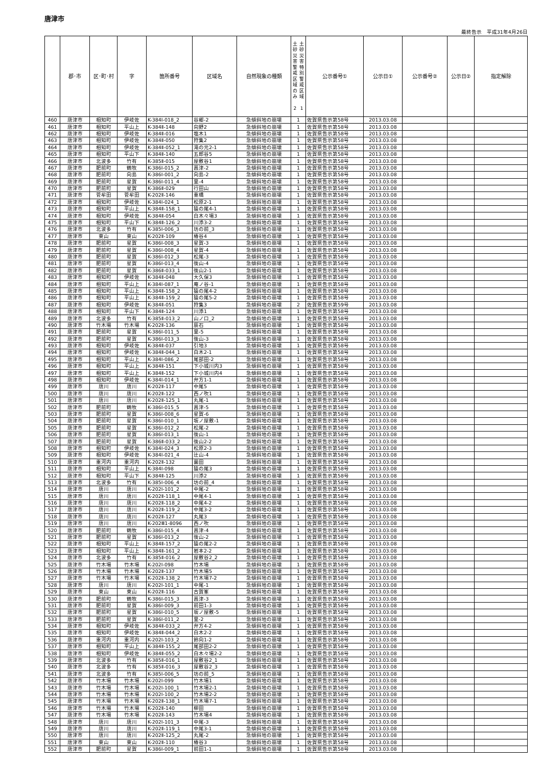唐津市
最終告示　平成31年4月26日
| | 郡･市 | 区･町･村 | 字 | 箇所番号 | 区域名 | 自然現象の種類 | 土砂災害警戒区域のみ 2 土砂災害特別警戒区域 1 | 公示番号① | 公示日① | 公示番号② | 公示日② | 指定解除 |
| --- | --- | --- | --- | --- | --- | --- | --- | --- | --- | --- | --- | --- |
| 460 | 唐津市 | 相知町 | 伊岐佐 | K-384Ⅰ-018_2 | 谷郷-2 | 急傾斜地の崩壊 | 1 | 佐賀県告示第58号 | 2013.03.08 | | | |
| 461 | 唐津市 | 相知町 | 平山上 | K-384Ⅱ-148 | 向野2 | 急傾斜地の崩壊 | 1 | 佐賀県告示第58号 | 2013.03.08 | | | |
| 462 | 唐津市 | 相知町 | 伊岐佐 | K-384Ⅱ-016 | 塩木1 | 急傾斜地の崩壊 | 1 | 佐賀県告示第58号 | 2013.03.08 | | | |
| 463 | 唐津市 | 相知町 | 伊岐佐 | K-384Ⅱ-050 | 狩集2 | 急傾斜地の崩壊 | 1 | 佐賀県告示第58号 | 2013.03.08 | | | |
| 464 | 唐津市 | 相知町 | 伊岐佐 | K-384Ⅱ-052_1 | 滝の元2-1 | 急傾斜地の崩壊 | 1 | 佐賀県告示第58号 | 2013.03.08 | | | |
| 465 | 唐津市 | 相知町 | 平山下 | K-384Ⅱ-140 | 五郎谷5 | 急傾斜地の崩壊 | 1 | 佐賀県告示第58号 | 2013.03.08 | | | |
| 466 | 唐津市 | 北波多 | 竹有 | K-385Ⅱ-015 | 屋敷谷1 | 急傾斜地の崩壊 | 1 | 佐賀県告示第58号 | 2013.03.08 | | | |
| 467 | 唐津市 | 肥前町 | 鶴牧 | K-386Ⅰ-015_2 | 菖津-2 | 急傾斜地の崩壊 | 1 | 佐賀県告示第58号 | 2013.03.08 | | | |
| 468 | 唐津市 | 肥前町 | 向島 | K-386Ⅰ-001_2 | 向島-2 | 急傾斜地の崩壊 | 1 | 佐賀県告示第58号 | 2013.03.08 | | | |
| 469 | 唐津市 | 肥前町 | 星賀 | K-386Ⅰ-011_4 | 里-4 | 急傾斜地の崩壊 | 1 | 佐賀県告示第58号 | 2013.03.08 | | | |
| 470 | 唐津市 | 肥前町 | 星賀 | K-386Ⅱ-029 | 行田山 | 急傾斜地の崩壊 | 1 | 佐賀県告示第58号 | 2013.03.08 | | | |
| 471 | 唐津市 | 菅牟田 | 菅牟田 | K-202Ⅱ-146 | 重橋 | 急傾斜地の崩壊 | 1 | 佐賀県告示第58号 | 2013.03.08 | | | |
| 472 | 唐津市 | 相知町 | 伊岐佐 | K-384Ⅰ-024_1 | 松原2-1 | 急傾斜地の崩壊 | 1 | 佐賀県告示第58号 | 2013.03.08 | | | |
| 473 | 唐津市 | 相知町 | 平山上 | K-384Ⅱ-158_1 | 猿の尾4-1 | 急傾斜地の崩壊 | 1 | 佐賀県告示第58号 | 2013.03.08 | | | |
| 474 | 唐津市 | 相知町 | 伊岐佐 | K-384Ⅱ-054 | 白木々場3 | 急傾斜地の崩壊 | 1 | 佐賀県告示第58号 | 2013.03.08 | | | |
| 475 | 唐津市 | 相知町 | 平山下 | K-384Ⅱ-126_2 | 川添3-2 | 急傾斜地の崩壊 | 1 | 佐賀県告示第58号 | 2013.03.08 | | | |
| 476 | 唐津市 | 北波多 | 竹有 | K-385Ⅰ-006_3 | 坊の前_3 | 急傾斜地の崩壊 | 1 | 佐賀県告示第58号 | 2013.03.08 | | | |
| 477 | 唐津市 | 東山 | 東山 | K-202Ⅱ-109 | 椿谷4 | 急傾斜地の崩壊 | 1 | 佐賀県告示第58号 | 2013.03.08 | | | |
| 478 | 唐津市 | 肥前町 | 星賀 | K-386Ⅰ-008_3 | 星賀-3 | 急傾斜地の崩壊 | 1 | 佐賀県告示第58号 | 2013.03.08 | | | |
| 479 | 唐津市 | 肥前町 | 星賀 | K-386Ⅰ-008_4 | 星賀-4 | 急傾斜地の崩壊 | 1 | 佐賀県告示第58号 | 2013.03.08 | | | |
| 480 | 唐津市 | 肥前町 | 星賀 | K-386Ⅰ-012_3 | 松尾-3 | 急傾斜地の崩壊 | 1 | 佐賀県告示第58号 | 2013.03.08 | | | |
| 481 | 唐津市 | 肥前町 | 星賀 | K-386Ⅰ-013_4 | 後山-4 | 急傾斜地の崩壊 | 1 | 佐賀県告示第58号 | 2013.03.08 | | | |
| 482 | 唐津市 | 肥前町 | 星賀 | K-386Ⅱ-033_1 | 後山2-1 | 急傾斜地の崩壊 | 1 | 佐賀県告示第58号 | 2013.03.08 | | | |
| 483 | 唐津市 | 相知町 | 伊岐佐 | K-384Ⅱ-048 | 大久保3 | 急傾斜地の崩壊 | 1 | 佐賀県告示第58号 | 2013.03.08 | | | |
| 484 | 唐津市 | 相知町 | 平山上 | K-384Ⅰ-087_1 | 庵ノ谷-1 | 急傾斜地の崩壊 | 1 | 佐賀県告示第58号 | 2013.03.08 | | | |
| 485 | 唐津市 | 相知町 | 平山上 | K-384Ⅱ-158_2 | 猿の尾4-2 | 急傾斜地の崩壊 | 1 | 佐賀県告示第58号 | 2013.03.08 | | | |
| 486 | 唐津市 | 相知町 | 平山上 | K-384Ⅱ-159_2 | 猿の尾5-2 | 急傾斜地の崩壊 | 1 | 佐賀県告示第58号 | 2013.03.08 | | | |
| 487 | 唐津市 | 相知町 | 伊岐佐 | K-384Ⅱ-051 | 狩集3 | 急傾斜地の崩壊 | 2 | 佐賀県告示第59号 | 2013.03.08 | | | |
| 488 | 唐津市 | 相知町 | 平山下 | K-384Ⅱ-124 | 川添1 | 急傾斜地の崩壊 | 1 | 佐賀県告示第58号 | 2013.03.08 | | | |
| 489 | 唐津市 | 北波多 | 竹有 | K-385Ⅱ-013_2 | 山ノ口_2 | 急傾斜地の崩壊 | 1 | 佐賀県告示第58号 | 2013.03.08 | | | |
| 490 | 唐津市 | 竹木場 | 竹木場 | K-202Ⅱ-136 | 辰石 | 急傾斜地の崩壊 | 1 | 佐賀県告示第58号 | 2013.03.08 | | | |
| 491 | 唐津市 | 肥前町 | 星賀 | K-386Ⅰ-011_5 | 里-5 | 急傾斜地の崩壊 | 1 | 佐賀県告示第58号 | 2013.03.08 | | | |
| 492 | 唐津市 | 肥前町 | 星賀 | K-386Ⅰ-013_3 | 後山-3 | 急傾斜地の崩壊 | 1 | 佐賀県告示第58号 | 2013.03.08 | | | |
| 493 | 唐津市 | 相知町 | 伊岐佐 | K-384Ⅱ-037 | 引地3 | 急傾斜地の崩壊 | 1 | 佐賀県告示第58号 | 2013.03.08 | | | |
| 494 | 唐津市 | 相知町 | 伊岐佐 | K-384Ⅱ-044_1 | 白木2-1 | 急傾斜地の崩壊 | 1 | 佐賀県告示第58号 | 2013.03.08 | | | |
| 495 | 唐津市 | 相知町 | 平山上 | K-384Ⅰ-086_2 | 尾部田-2 | 急傾斜地の崩壊 | 1 | 佐賀県告示第58号 | 2013.03.08 | | | |
| 496 | 唐津市 | 相知町 | 平山上 | K-384Ⅱ-151 | 下小城川内3 | 急傾斜地の崩壊 | 1 | 佐賀県告示第58号 | 2013.03.08 | | | |
| 497 | 唐津市 | 相知町 | 平山上 | K-384Ⅱ-152 | 下小城川内4 | 急傾斜地の崩壊 | 1 | 佐賀県告示第58号 | 2013.03.08 | | | |
| 498 | 唐津市 | 相知町 | 伊岐佐 | K-384Ⅰ-014_1 | 弁方1-1 | 急傾斜地の崩壊 | 1 | 佐賀県告示第58号 | 2013.03.08 | | | |
| 499 | 唐津市 | 唐川 | 唐川 | K-202Ⅱ-117 | 中尾5 | 急傾斜地の崩壊 | 1 | 佐賀県告示第58号 | 2013.03.08 | | | |
| 500 | 唐津市 | 唐川 | 唐川 | K-202Ⅱ-122 | 西ノ吹1 | 急傾斜地の崩壊 | 1 | 佐賀県告示第58号 | 2013.03.08 | | | |
| 501 | 唐津市 | 唐川 | 唐川 | K-202Ⅱ-125_1 | 丸尾-1 | 急傾斜地の崩壊 | 1 | 佐賀県告示第58号 | 2013.03.08 | | | |
| 502 | 唐津市 | 肥前町 | 鶴牧 | K-386Ⅰ-015_5 | 菖津-5 | 急傾斜地の崩壊 | 1 | 佐賀県告示第58号 | 2013.03.08 | | | |
| 503 | 唐津市 | 肥前町 | 星賀 | K-386Ⅰ-008_6 | 星賀-6 | 急傾斜地の崩壊 | 1 | 佐賀県告示第58号 | 2013.03.08 | | | |
| 504 | 唐津市 | 肥前町 | 星賀 | K-386Ⅰ-010_1 | 坂ノ屋敷-1 | 急傾斜地の崩壊 | 1 | 佐賀県告示第58号 | 2013.03.08 | | | |
| 505 | 唐津市 | 肥前町 | 星賀 | K-386Ⅰ-012_2 | 松尾-2 | 急傾斜地の崩壊 | 1 | 佐賀県告示第58号 | 2013.03.08 | | | |
| 506 | 唐津市 | 肥前町 | 星賀 | K-386Ⅰ-013_1 | 後山-1 | 急傾斜地の崩壊 | 1 | 佐賀県告示第58号 | 2013.03.08 | | | |
| 507 | 唐津市 | 肥前町 | 星賀 | K-386Ⅱ-033_2 | 後山2-2 | 急傾斜地の崩壊 | 1 | 佐賀県告示第58号 | 2013.03.08 | | | |
| 508 | 唐津市 | 相知町 | 伊岐佐 | K-384Ⅰ-024_3 | 松原2-3 | 急傾斜地の崩壊 | 1 | 佐賀県告示第58号 | 2013.03.08 | | | |
| 509 | 唐津市 | 相知町 | 伊岐佐 | K-384Ⅰ-021_4 | 辻山-4 | 急傾斜地の崩壊 | 1 | 佐賀県告示第58号 | 2013.03.08 | | | |
| 510 | 唐津市 | 重河内 | 重河内 | K-202Ⅱ-132 | 薗田 | 急傾斜地の崩壊 | 1 | 佐賀県告示第58号 | 2013.03.08 | | | |
| 511 | 唐津市 | 相知町 | 平山上 | K-384Ⅰ-098 | 猿の尾3 | 急傾斜地の崩壊 | 1 | 佐賀県告示第58号 | 2013.03.08 | | | |
| 512 | 唐津市 | 相知町 | 平山下 | K-384Ⅱ-125 | 川添2 | 急傾斜地の崩壊 | 1 | 佐賀県告示第58号 | 2013.03.08 | | | |
| 513 | 唐津市 | 北波多 | 竹有 | K-385Ⅰ-006_4 | 坊の前_4 | 急傾斜地の崩壊 | 1 | 佐賀県告示第58号 | 2013.03.08 | | | |
| 514 | 唐津市 | 唐川 | 唐川 | K-202Ⅰ-101_2 | 中尾-2 | 急傾斜地の崩壊 | 1 | 佐賀県告示第58号 | 2013.03.08 | | | |
| 515 | 唐津市 | 唐川 | 唐川 | K-202Ⅱ-118_1 | 中尾4-1 | 急傾斜地の崩壊 | 1 | 佐賀県告示第58号 | 2013.03.08 | | | |
| 516 | 唐津市 | 唐川 | 唐川 | K-202Ⅱ-118_2 | 中尾4-2 | 急傾斜地の崩壊 | 1 | 佐賀県告示第58号 | 2013.03.08 | | | |
| 517 | 唐津市 | 唐川 | 唐川 | K-202Ⅱ-119_2 | 中尾3-2 | 急傾斜地の崩壊 | 1 | 佐賀県告示第58号 | 2013.03.08 | | | |
| 518 | 唐津市 | 唐川 | 唐川 | K-202Ⅱ-127 | 丸尾3 | 急傾斜地の崩壊 | 1 | 佐賀県告示第58号 | 2013.03.08 | | | |
| 519 | 唐津市 | 唐川 | 唐川 | K-202Ⅲ1-8096 | 西ノ吹 | 急傾斜地の崩壊 | 1 | 佐賀県告示第58号 | 2013.03.08 | | | |
| 520 | 唐津市 | 肥前町 | 鶴牧 | K-386Ⅰ-015_4 | 菖津-4 | 急傾斜地の崩壊 | 1 | 佐賀県告示第58号 | 2013.03.08 | | | |
| 521 | 唐津市 | 肥前町 | 星賀 | K-386Ⅰ-013_2 | 後山-2 | 急傾斜地の崩壊 | 1 | 佐賀県告示第58号 | 2013.03.08 | | | |
| 522 | 唐津市 | 相知町 | 平山上 | K-384Ⅱ-157_2 | 猿の尾2-2 | 急傾斜地の崩壊 | 1 | 佐賀県告示第58号 | 2013.03.08 | | | |
| 523 | 唐津市 | 相知町 | 平山上 | K-384Ⅱ-161_2 | 岩本2-2 | 急傾斜地の崩壊 | 1 | 佐賀県告示第58号 | 2013.03.08 | | | |
| 524 | 唐津市 | 北波多 | 竹有 | K-385Ⅱ-016_2 | 屋敷谷2_2 | 急傾斜地の崩壊 | 1 | 佐賀県告示第58号 | 2013.03.08 | | | |
| 525 | 唐津市 | 竹木場 | 竹木場 | K-202Ⅰ-098 | 竹木場 | 急傾斜地の崩壊 | 1 | 佐賀県告示第58号 | 2013.03.08 | | | |
| 526 | 唐津市 | 竹木場 | 竹木場 | K-202Ⅱ-137 | 竹木場5 | 急傾斜地の崩壊 | 1 | 佐賀県告示第58号 | 2013.03.08 | | | |
| 527 | 唐津市 | 竹木場 | 竹木場 | K-202Ⅱ-138_2 | 竹木場7-2 | 急傾斜地の崩壊 | 1 | 佐賀県告示第58号 | 2013.03.08 | | | |
| 528 | 唐津市 | 唐川 | 唐川 | K-202Ⅰ-101_1 | 中尾-1 | 急傾斜地の崩壊 | 1 | 佐賀県告示第58号 | 2013.03.08 | | | |
| 529 | 唐津市 | 東山 | 東山 | K-202Ⅱ-116 | 古賀峯 | 急傾斜地の崩壊 | 1 | 佐賀県告示第58号 | 2013.03.08 | | | |
| 530 | 唐津市 | 肥前町 | 鶴牧 | K-386Ⅰ-015_3 | 菖津-3 | 急傾斜地の崩壊 | 1 | 佐賀県告示第58号 | 2013.03.08 | | | |
| 531 | 唐津市 | 肥前町 | 星賀 | K-386Ⅰ-009_3 | 前田1-3 | 急傾斜地の崩壊 | 1 | 佐賀県告示第58号 | 2013.03.08 | | | |
| 532 | 唐津市 | 肥前町 | 星賀 | K-386Ⅰ-010_5 | 坂ノ屋敷-5 | 急傾斜地の崩壊 | 1 | 佐賀県告示第58号 | 2013.03.08 | | | |
| 533 | 唐津市 | 肥前町 | 星賀 | K-386Ⅰ-011_2 | 里-2 | 急傾斜地の崩壊 | 1 | 佐賀県告示第58号 | 2013.03.08 | | | |
| 534 | 唐津市 | 相知町 | 伊岐佐 | K-384Ⅱ-033_2 | 弁方4-2 | 急傾斜地の崩壊 | 1 | 佐賀県告示第58号 | 2013.03.08 | | | |
| 535 | 唐津市 | 相知町 | 伊岐佐 | K-384Ⅱ-044_2 | 白木2-2 | 急傾斜地の崩壊 | 1 | 佐賀県告示第58号 | 2013.03.08 | | | |
| 536 | 唐津市 | 重河内 | 重河内 | K-202Ⅰ-103_2 | 鈴向1-2 | 急傾斜地の崩壊 | 1 | 佐賀県告示第58号 | 2013.03.08 | | | |
| 537 | 唐津市 | 相知町 | 平山上 | K-384Ⅱ-155_2 | 尾部田2-2 | 急傾斜地の崩壊 | 1 | 佐賀県告示第58号 | 2013.03.08 | | | |
| 538 | 唐津市 | 相知町 | 伊岐佐 | K-384Ⅱ-055_2 | 白木々場2-2 | 急傾斜地の崩壊 | 1 | 佐賀県告示第58号 | 2013.03.08 | | | |
| 539 | 唐津市 | 北波多 | 竹有 | K-385Ⅱ-016_1 | 屋敷谷2_1 | 急傾斜地の崩壊 | 1 | 佐賀県告示第58号 | 2013.03.08 | | | |
| 540 | 唐津市 | 北波多 | 竹有 | K-385Ⅱ-016_3 | 屋敷谷2_3 | 急傾斜地の崩壊 | 1 | 佐賀県告示第58号 | 2013.03.08 | | | |
| 541 | 唐津市 | 北波多 | 竹有 | K-385Ⅰ-006_5 | 坊の前_5 | 急傾斜地の崩壊 | 1 | 佐賀県告示第58号 | 2013.03.08 | | | |
| 542 | 唐津市 | 竹木場 | 竹木場 | K-202Ⅰ-099 | 竹木場1 | 急傾斜地の崩壊 | 1 | 佐賀県告示第58号 | 2013.03.08 | | | |
| 543 | 唐津市 | 竹木場 | 竹木場 | K-202Ⅰ-100_1 | 竹木場2-1 | 急傾斜地の崩壊 | 1 | 佐賀県告示第58号 | 2013.03.08 | | | |
| 544 | 唐津市 | 竹木場 | 竹木場 | K-202Ⅰ-100_2 | 竹木場2-2 | 急傾斜地の崩壊 | 1 | 佐賀県告示第58号 | 2013.03.08 | | | |
| 545 | 唐津市 | 竹木場 | 竹木場 | K-202Ⅱ-138_1 | 竹木場7-1 | 急傾斜地の崩壊 | 1 | 佐賀県告示第58号 | 2013.03.08 | | | |
| 546 | 唐津市 | 竹木場 | 竹木場 | K-202Ⅱ-140 | 柳田 | 急傾斜地の崩壊 | 1 | 佐賀県告示第58号 | 2013.03.08 | | | |
| 547 | 唐津市 | 竹木場 | 竹木場 | K-202Ⅱ-143 | 竹木場4 | 急傾斜地の崩壊 | 1 | 佐賀県告示第58号 | 2013.03.08 | | | |
| 548 | 唐津市 | 唐川 | 唐川 | K-202Ⅰ-101_3 | 中尾-3 | 急傾斜地の崩壊 | 1 | 佐賀県告示第58号 | 2013.03.08 | | | |
| 549 | 唐津市 | 唐川 | 唐川 | K-202Ⅱ-119_1 | 中尾3-1 | 急傾斜地の崩壊 | 1 | 佐賀県告示第58号 | 2013.03.08 | | | |
| 550 | 唐津市 | 唐川 | 唐川 | K-202Ⅱ-125_2 | 丸尾-2 | 急傾斜地の崩壊 | 1 | 佐賀県告示第58号 | 2013.03.08 | | | |
| 551 | 唐津市 | 東山 | 東山 | K-202Ⅱ-110 | 椿谷3 | 急傾斜地の崩壊 | 1 | 佐賀県告示第58号 | 2013.03.08 | | | |
| 552 | 唐津市 | 肥前町 | 星賀 | K-386Ⅰ-009_1 | 前田1-1 | 急傾斜地の崩壊 | 1 | 佐賀県告示第58号 | 2013.03.08 | | | |